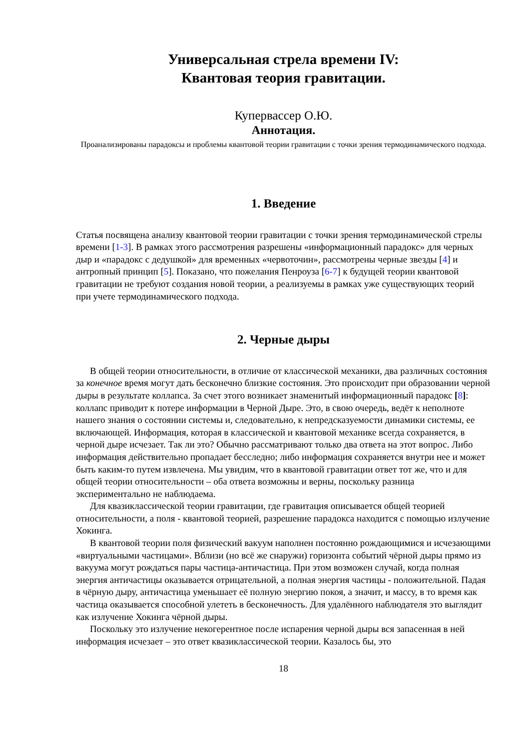Универсальная стрела времени IV:
Квантовая теория гравитации.
Купервассер О.Ю.
Аннотация.
Проанализированы парадоксы и проблемы квантовой теории гравитации с точки зрения термодинамического подхода.
1. Введение
Статья посвящена анализу квантовой теории гравитации с точки зрения термодинамической стрелы времени [1-3]. В рамках этого рассмотрения разрешены «информационный парадокс» для черных дыр и «парадокс с дедушкой» для временных «червоточин», рассмотрены черные звезды [4] и антропный принцип [5]. Показано, что пожелания Пенроуза [6-7] к будущей теории квантовой гравитации не требуют создания новой теории, а реализуемы в рамках уже существующих теорий при учете термодинамического подхода.
2. Черные дыры
В общей теории относительности, в отличие от классической механики, два различных состояния за конечное время могут дать бесконечно близкие состояния. Это происходит при образовании черной дыры в результате коллапса. За счет этого возникает знаменитый информационный парадокс [8]: коллапс приводит к потере информации в Черной Дыре. Это, в свою очередь, ведёт к неполноте нашего знания о состоянии системы и, следовательно, к непредсказуемости динамики системы, ее включающей. Информация, которая в классической и квантовой механике всегда сохраняется, в черной дыре исчезает. Так ли это? Обычно рассматривают только два ответа на этот вопрос. Либо информация действительно пропадает бесследно; либо информация сохраняется внутри нее и может быть каким-то путем извлечена. Мы увидим, что в квантовой гравитации ответ тот же, что и для общей теории относительности – оба ответа возможны и верны, поскольку разница экспериментально не наблюдаема.
Для квазиклассической теории гравитации, где гравитация описывается общей теорией относительности, а поля - квантовой теорией, разрешение парадокса находится с помощью излучение Хокинга.
В квантовой теории поля физический вакуум наполнен постоянно рождающимися и исчезающими «виртуальными частицами». Вблизи (но всё же снаружи) горизонта событий чёрной дыры прямо из вакуума могут рождаться пары частица-античастица. При этом возможен случай, когда полная энергия античастицы оказывается отрицательной, а полная энергия частицы - положительной. Падая в чёрную дыру, античастица уменьшает её полную энергию покоя, а значит, и массу, в то время как частица оказывается способной улететь в бесконечность. Для удалённого наблюдателя это выглядит как излучение Хокинга чёрной дыры.
Поскольку это излучение некогерентное после испарения черной дыры вся запасенная в ней информация исчезает – это ответ квазиклассической теории. Казалось бы, это
18